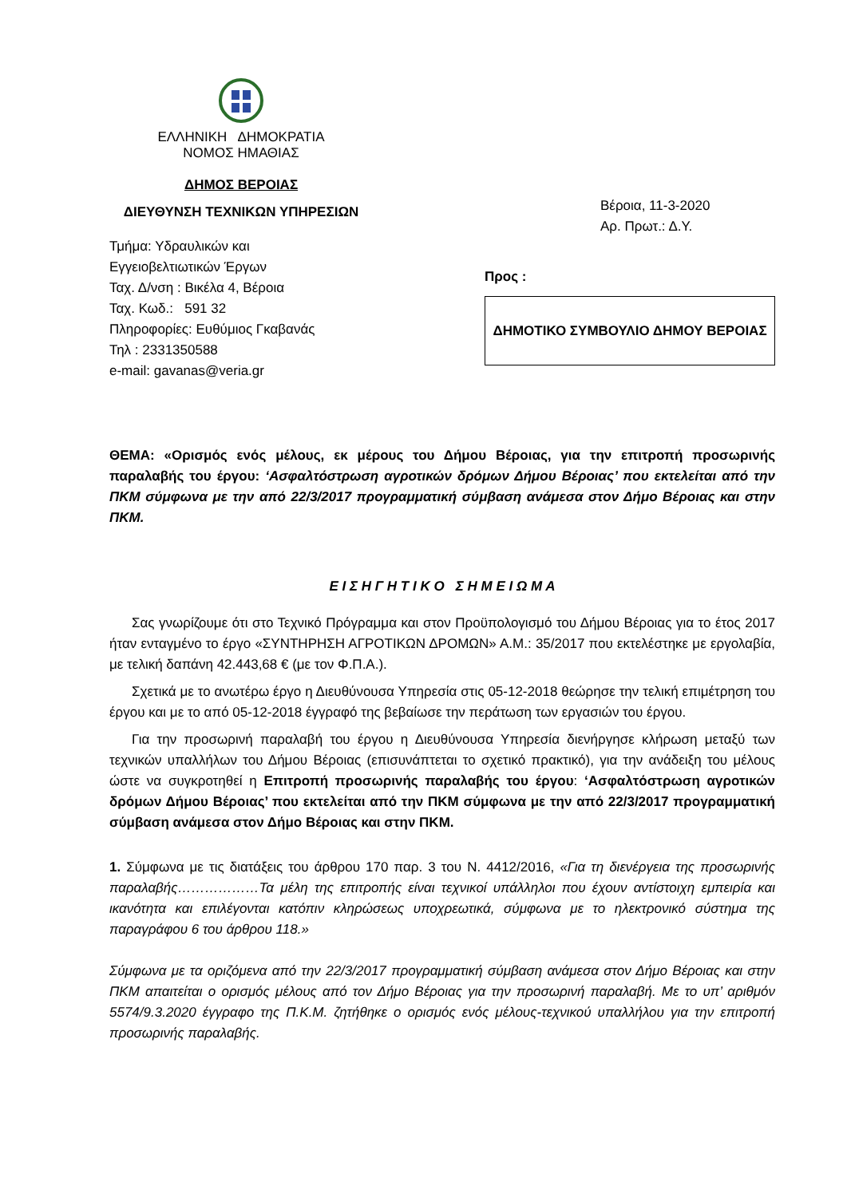ΕΛΛΗΝΙΚΗ ΔΗΜΟΚΡΑΤΙΑ
ΝΟΜΟΣ ΗΜΑΘΙΑΣ
ΔΗΜΟΣ ΒΕΡΟΙΑΣ
ΔΙΕΥΘΥΝΣΗ ΤΕΧΝΙΚΩΝ ΥΠΗΡΕΣΙΩΝ
Τμήμα: Υδραυλικών και
Εγγειοβελτιωτικών Έργων
Ταχ. Δ/νση : Βικέλα 4, Βέροια
Ταχ. Κωδ.: 591 32
Πληροφορίες: Ευθύμιος Γκαβανάς
Τηλ : 2331350588
e-mail: gavanas@veria.gr
Βέροια, 11-3-2020
Αρ. Πρωτ.: Δ.Υ.
Προς :
ΔΗΜΟΤΙΚΟ ΣΥΜΒΟΥΛΙΟ ΔΗΜΟΥ ΒΕΡΟΙΑΣ
ΘΕΜΑ: «Ορισμός ενός μέλους, εκ μέρους του Δήμου Βέροιας, για την επιτροπή προσωρινής παραλαβής του έργου: ‘Ασφαλτόστρωση αγροτικών δρόμων Δήμου Βέροιας’ που εκτελείται από την ΠΚΜ σύμφωνα με την από 22/3/2017 προγραμματική σύμβαση ανάμεσα στον Δήμο Βέροιας και στην ΠΚΜ.
Ε Ι Σ Η Γ Η Τ Ι Κ Ο Σ Η Μ Ε Ι Ω Μ Α
Σας γνωρίζουμε ότι στο Τεχνικό Πρόγραμμα και στον Προϋπολογισμό του Δήμου Βέροιας για το έτος 2017 ήταν ενταγμένο το έργο «ΣΥΝΤΗΡΗΣΗ ΑΓΡΟΤΙΚΩΝ ΔΡΟΜΩΝ» Α.Μ.: 35/2017 που εκτελέστηκε με εργολαβία, με τελική δαπάνη 42.443,68 € (με τον Φ.Π.Α.).
Σχετικά με το ανωτέρω έργο η Διευθύνουσα Υπηρεσία στις 05-12-2018 θεώρησε την τελική επιμέτρηση του έργου και με το από 05-12-2018 έγγραφό της βεβαίωσε την περάτωση των εργασιών του έργου.
Για την προσωρινή παραλαβή του έργου η Διευθύνουσα Υπηρεσία διενήργησε κλήρωση μεταξύ των τεχνικών υπαλλήλων του Δήμου Βέροιας (επισυνάπτεται το σχετικό πρακτικό), για την ανάδειξη του μέλους ώστε να συγκροτηθεί η Επιτροπή προσωρινής παραλαβής του έργου: ‘Ασφαλτόστρωση αγροτικών δρόμων Δήμου Βέροιας’ που εκτελείται από την ΠΚΜ σύμφωνα με την από 22/3/2017 προγραμματική σύμβαση ανάμεσα στον Δήμο Βέροιας και στην ΠΚΜ.
1. Σύμφωνα με τις διατάξεις του άρθρου 170 παρ. 3 του Ν. 4412/2016, «Για τη διενέργεια της προσωρινής παραλαβής………………Τα μέλη της επιτροπής είναι τεχνικοί υπάλληλοι που έχουν αντίστοιχη εμπειρία και ικανότητα και επιλέγονται κατόπιν κληρώσεως υποχρεωτικά, σύμφωνα με το ηλεκτρονικό σύστημα της παραγράφου 6 του άρθρου 118.»
Σύμφωνα με τα οριζόμενα από την 22/3/2017 προγραμματική σύμβαση ανάμεσα στον Δήμο Βέροιας και στην ΠΚΜ απαιτείται ο ορισμός μέλους από τον Δήμο Βέροιας για την προσωρινή παραλαβή. Με το υπ’ αριθμόν 5574/9.3.2020 έγγραφο της Π.Κ.Μ. ζητήθηκε ο ορισμός ενός μέλους-τεχνικού υπαλλήλου για την επιτροπή προσωρινής παραλαβής.